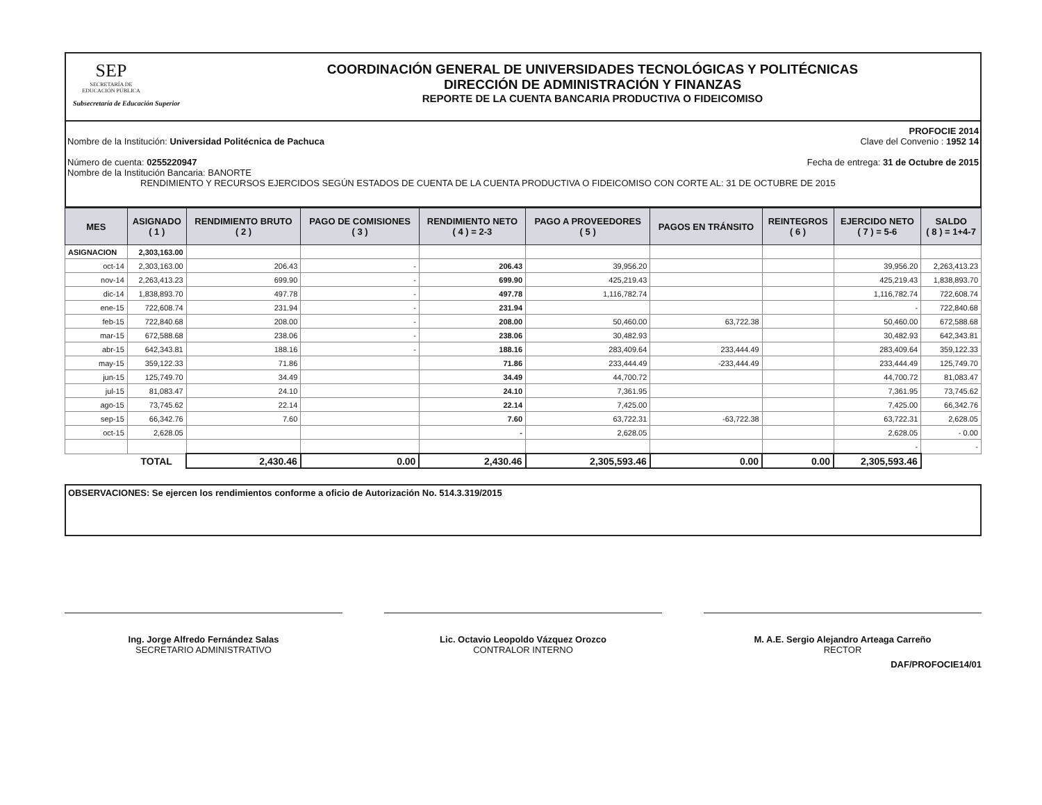SEP
SECRETARÍA DE EDUCACIÓN PÚBLICA
Subsecretaría de Educación Superior
COORDINACIÓN GENERAL DE UNIVERSIDADES TECNOLÓGICAS Y POLITÉCNICAS
DIRECCIÓN DE ADMINISTRACIÓN Y FINANZAS
REPORTE DE LA CUENTA BANCARIA PRODUCTIVA O FIDEICOMISO
PROFOCIE 2014
Nombre de la Institución: Universidad Politécnica de Pachuca Clave del Convenio : 1952 14
Número de cuenta: 0255220947 Fecha de entrega: 31 de Octubre de 2015
Nombre de la Institución Bancaria: BANORTE
RENDIMIENTO Y RECURSOS EJERCIDOS SEGÚN ESTADOS DE CUENTA DE LA CUENTA PRODUCTIVA O FIDEICOMISO CON CORTE AL: 31 DE OCTUBRE DE 2015
| MES | ASIGNADO ( 1 ) | RENDIMIENTO BRUTO ( 2 ) | PAGO DE COMISIONES ( 3 ) | RENDIMIENTO NETO ( 4 ) = 2-3 | PAGO A PROVEEDORES ( 5 ) | PAGOS EN TRÁNSITO | REINTEGROS ( 6 ) | EJERCIDO NETO ( 7 ) = 5-6 | SALDO ( 8 ) = 1+4-7 |
| --- | --- | --- | --- | --- | --- | --- | --- | --- | --- |
| ASIGNACION | 2,303,163.00 | | | | | | | | |
| oct-14 | 2,303,163.00 | 206.43 | - | 206.43 | 39,956.20 | | | 39,956.20 | 2,263,413.23 |
| nov-14 | 2,263,413.23 | 699.90 | - | 699.90 | 425,219.43 | | | 425,219.43 | 1,838,893.70 |
| dic-14 | 1,838,893.70 | 497.78 | - | 497.78 | 1,116,782.74 | | | 1,116,782.74 | 722,608.74 |
| ene-15 | 722,608.74 | 231.94 | - | 231.94 | | | | - | 722,840.68 |
| feb-15 | 722,840.68 | 208.00 | - | 208.00 | 50,460.00 | 63,722.38 | | 50,460.00 | 672,588.68 |
| mar-15 | 672,588.68 | 238.06 | - | 238.06 | 30,482.93 | | | 30,482.93 | 642,343.81 |
| abr-15 | 642,343.81 | 188.16 | - | 188.16 | 283,409.64 | 233,444.49 | | 283,409.64 | 359,122.33 |
| may-15 | 359,122.33 | 71.86 | | 71.86 | 233,444.49 | -233,444.49 | | 233,444.49 | 125,749.70 |
| jun-15 | 125,749.70 | 34.49 | | 34.49 | 44,700.72 | | | 44,700.72 | 81,083.47 |
| jul-15 | 81,083.47 | 24.10 | | 24.10 | 7,361.95 | | | 7,361.95 | 73,745.62 |
| ago-15 | 73,745.62 | 22.14 | | 22.14 | 7,425.00 | | | 7,425.00 | 66,342.76 |
| sep-15 | 66,342.76 | 7.60 | | 7.60 | 63,722.31 | -63,722.38 | | 63,722.31 | 2,628.05 |
| oct-15 | 2,628.05 | | | - | 2,628.05 | | | 2,628.05 | - 0.00 |
| | | | | | | | | - | - |
| | TOTAL | 2,430.46 | 0.00 | 2,430.46 | 2,305,593.46 | 0.00 | 0.00 | 2,305,593.46 | |
OBSERVACIONES: Se ejercen los rendimientos conforme a oficio de Autorización No. 514.3.319/2015
Ing. Jorge Alfredo Fernández Salas
SECRETARIO ADMINISTRATIVO
Lic. Octavio Leopoldo Vázquez Orozco
CONTRALOR INTERNO
M. A.E. Sergio Alejandro Arteaga Carreño
RECTOR
DAF/PROFOCIE14/01